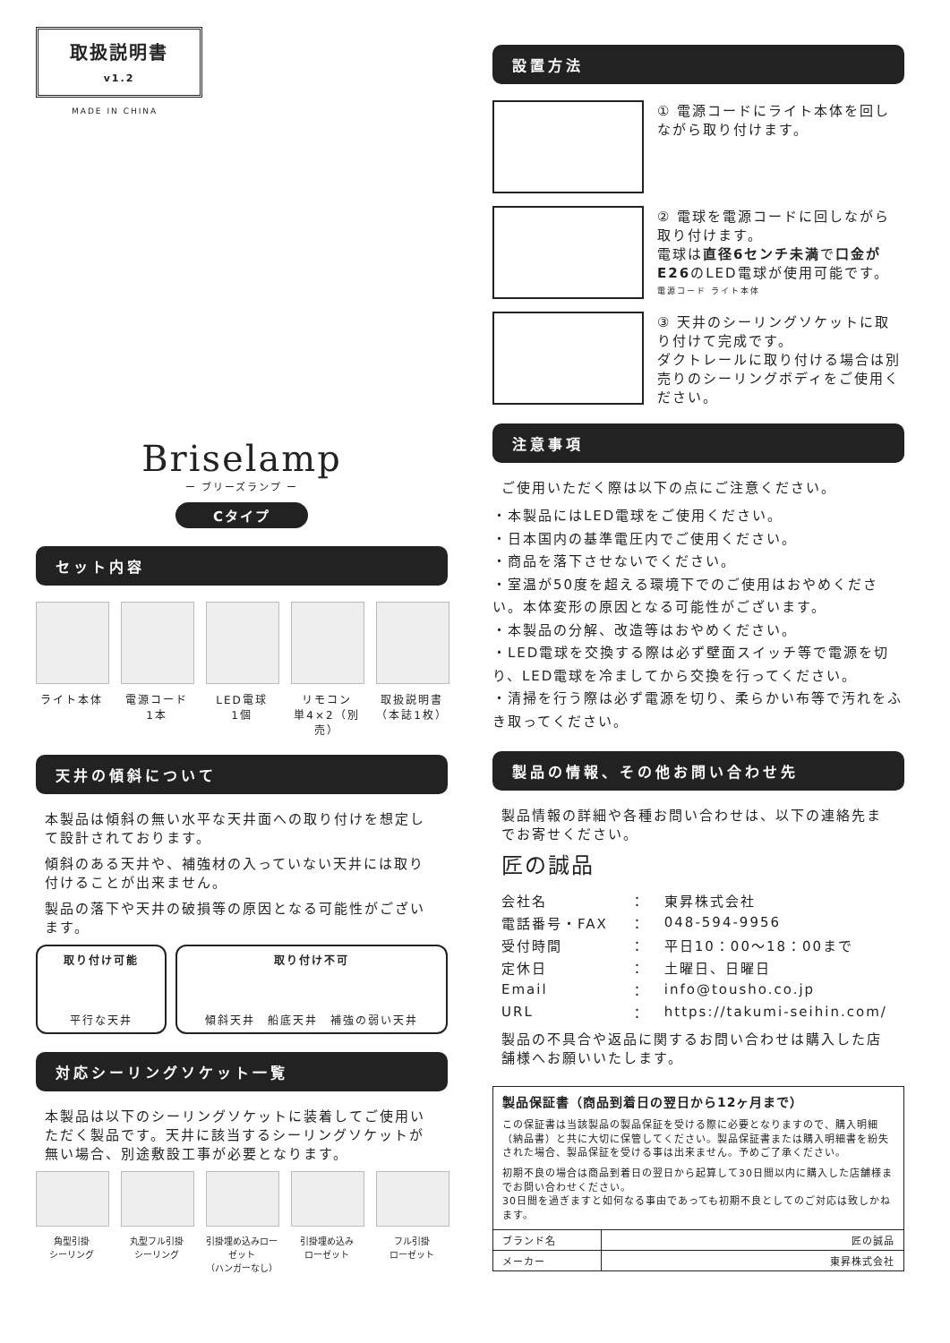取扱説明書
v1.2
MADE IN CHINA
Briselamp
ー ブリーズランプ ー
Cタイプ
セット内容
ライト本体 電源コード
1本
LED電球
1個
リモコン
単4×2（別売）
取扱説明書
（本誌1枚）
天井の傾斜について
本製品は傾斜の無い水平な天井面への取り付けを想定して設計されております。
傾斜のある天井や、補強材の入っていない天井には取り付けることが出来ません。
製品の落下や天井の破損等の原因となる可能性がございます。
取り付け可能
平行な天井
取り付け不可
傾斜天井　船底天井　補強の弱い天井
対応シーリングソケット一覧
本製品は以下のシーリングソケットに装着してご使用いただく製品です。天井に該当するシーリングソケットが無い場合、別途敷設工事が必要となります。
角型引掛
シーリング
丸型フル引掛
シーリング
引掛埋め込みローゼット
（ハンガーなし）
引掛埋め込み
ローゼット
フル引掛
ローゼット
設置方法
① 電源コードにライト本体を回しながら取り付けます。
② 電球を電源コードに回しながら取り付けます。
電球は直径6センチ未満で口金がE26のLED電球が使用可能です。
電源コード ライト本体
③ 天井のシーリングソケットに取り付けて完成です。
ダクトレールに取り付ける場合は別売りのシーリングボディをご使用ください。
注意事項
ご使用いただく際は以下の点にご注意ください。
・本製品にはLED電球をご使用ください。
・日本国内の基準電圧内でご使用ください。
・商品を落下させないでください。
・室温が50度を超える環境下でのご使用はおやめください。本体変形の原因となる可能性がございます。
・本製品の分解、改造等はおやめください。
・LED電球を交換する際は必ず壁面スイッチ等で電源を切り、LED電球を冷ましてから交換を行ってください。
・清掃を行う際は必ず電源を切り、柔らかい布等で汚れをふき取ってください。
製品の情報、その他お問い合わせ先
製品情報の詳細や各種お問い合わせは、以下の連絡先までお寄せください。
匠の誠品
| 会社名 | ： | 東昇株式会社 |
| 電話番号・FAX | ： | 048-594-9956 |
| 受付時間 | ： | 平日10：00〜18：00まで |
| 定休日 | ： | 土曜日、日曜日 |
| Email | ： | info@tousho.co.jp |
| URL | ： | https://takumi-seihin.com/ |
製品の不具合や返品に関するお問い合わせは購入した店舗様へお願いいたします。
製品保証書（商品到着日の翌日から12ヶ月まで）
この保証書は当該製品の製品保証を受ける際に必要となりますので、購入明細（納品書）と共に大切に保管してください。製品保証書または購入明細書を紛失された場合、製品保証を受ける事は出来ません。予めご了承ください。
初期不良の場合は商品到着日の翌日から起算して30日間以内に購入した店舗様までお問い合わせください。
30日間を過ぎますと如何なる事由であっても初期不良としてのご対応は致しかねます。
| ブランド名 | 匠の誠品 |
| メーカー | 東昇株式会社 |